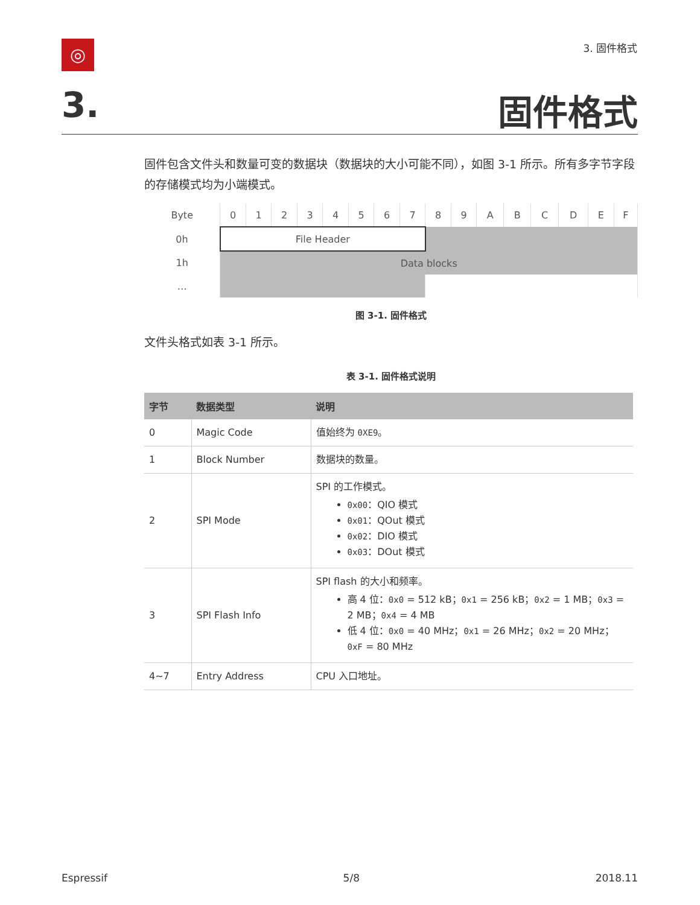◎ 3. 固件格式
3. 固件格式
固件包含文件头和数量可变的数据块（数据块的大小可能不同），如图 3-1 所示。所有多字节字段的存储模式均为小端模式。
| Byte | 0 | 1 | 2 | 3 | 4 | 5 | 6 | 7 | 8 | 9 | A | B | C | D | E | F |
| 0h | File Header | | | | | | | | | | | | | | | |
| 1h | Data blocks | | | | | | | | | | | | | | | |
| … | | | | | | | | | | | | | | | | |
图 3-1. 固件格式
文件头格式如表 3-1 所示。
表 3-1. 固件格式说明
| 字节 | 数据类型 | 说明 |
| --- | --- | --- |
| 0 | Magic Code | 值始终为 0XE9 。 |
| 1 | Block Number | 数据块的数量。 |
| 2 | SPI Mode | SPI 的工作模式。 0x00 ：QIO 模式 0x01 ：QOut 模式 0x02 ：DIO 模式 0x03 ：DOut 模式 |
| 3 | SPI Flash Info | SPI flash 的大小和频率。 高 4 位： 0x0 = 512 kB； 0x1 = 256 kB； 0x2 = 1 MB； 0x3 = 2 MB； 0x4 = 4 MB 低 4 位： 0x0 = 40 MHz； 0x1 = 26 MHz； 0x2 = 20 MHz； 0xF = 80 MHz |
| 4~7 | Entry Address | CPU 入口地址。 |
Espressif 5/8 2018.11